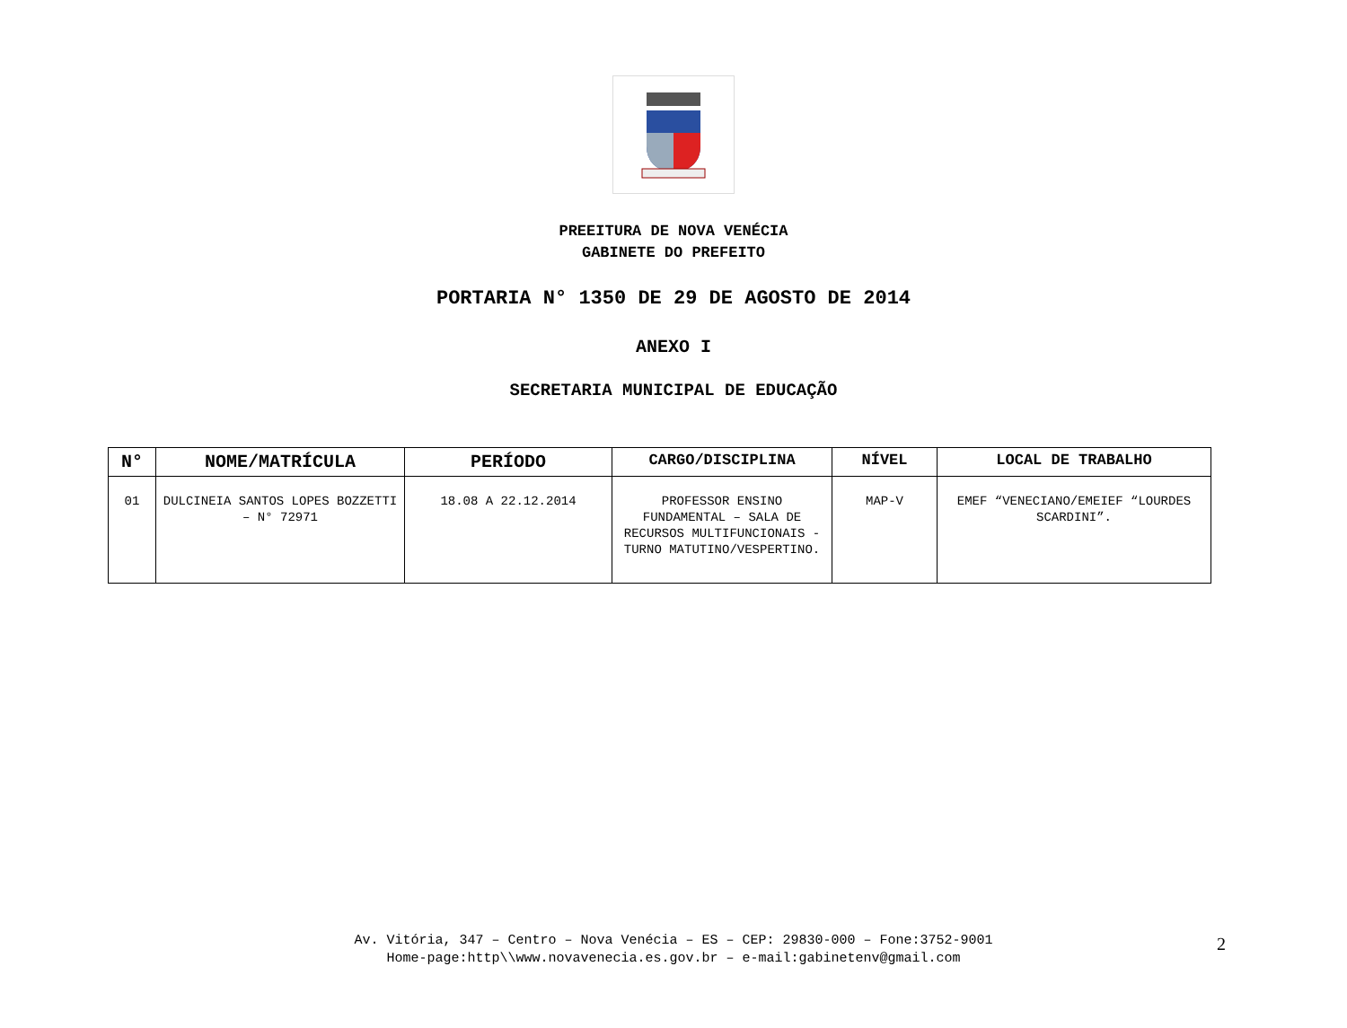PREEITURA DE NOVA VENÉCIA
GABINETE DO PREFEITO
PORTARIA N° 1350 DE 29 DE AGOSTO DE 2014
ANEXO I
SECRETARIA MUNICIPAL DE EDUCAÇÃO
| N° | NOME/MATRÍCULA | PERÍODO | CARGO/DISCIPLINA | NÍVEL | LOCAL DE TRABALHO |
| --- | --- | --- | --- | --- | --- |
| 01 | DULCINEIA SANTOS LOPES BOZZETTI – N° 72971 | 18.08 A 22.12.2014 | PROFESSOR ENSINO FUNDAMENTAL – SALA DE RECURSOS MULTIFUNCIONAIS - TURNO MATUTINO/VESPERTINO. | MAP-V | EMEF “VENECIANO/EMEIEF “LOURDES SCARDINI”. |
Av. Vitória, 347 – Centro – Nova Venécia – ES – CEP: 29830-000 – Fone:3752-9001
Home-page:http\\www.novavenecia.es.gov.br – e-mail:gabinetenv@gmail.com
2